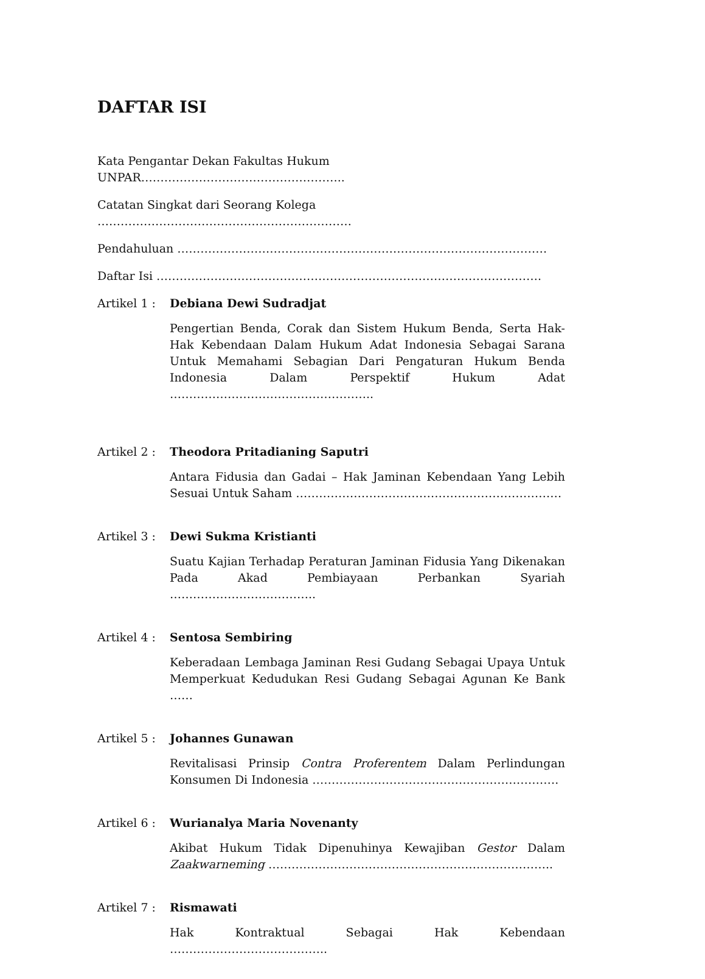DAFTAR ISI
Kata Pengantar Dekan Fakultas Hukum UNPAR……………………………………………..
Catatan Singkat dari Seorang Kolega …………………………………………………………
Pendahuluan ……………………………………………………………………………………
Daftar Isi ……………………………………………………………………………………….
Artikel 1 :
Debiana Dewi Sudradjat
Pengertian Benda, Corak dan Sistem Hukum Benda, Serta Hak-Hak Kebendaan Dalam Hukum Adat Indonesia Sebagai Sarana Untuk Memahami Sebagian Dari Pengaturan Hukum Benda Indonesia Dalam Perspektif Hukum Adat ……………………………………………..
Artikel 2 :
Theodora Pritadianing Saputri
Antara Fidusia dan Gadai – Hak Jaminan Kebendaan Yang Lebih Sesuai Untuk Saham ……………………………………………………………
Artikel 3 :
Dewi Sukma Kristianti
Suatu Kajian Terhadap Peraturan Jaminan Fidusia Yang Dikenakan Pada Akad Pembiayaan Perbankan Syariah ………………………………..
Artikel 4 :
Sentosa Sembiring
Keberadaan Lembaga Jaminan Resi Gudang Sebagai Upaya Untuk Memperkuat Kedudukan Resi Gudang Sebagai Agunan Ke Bank ……
Artikel 5 :
Johannes Gunawan
Revitalisasi Prinsip Contra Proferentem Dalam Perlindungan Konsumen Di Indonesia ……………………………………………………….
Artikel 6 :
Wurianalya Maria Novenanty
Akibat Hukum Tidak Dipenuhinya Kewajiban Gestor Dalam Zaakwarneming ………………………………………………………………..
Artikel 7 :
Rismawati
Hak Kontraktual Sebagai Hak Kebendaan …………………………………..